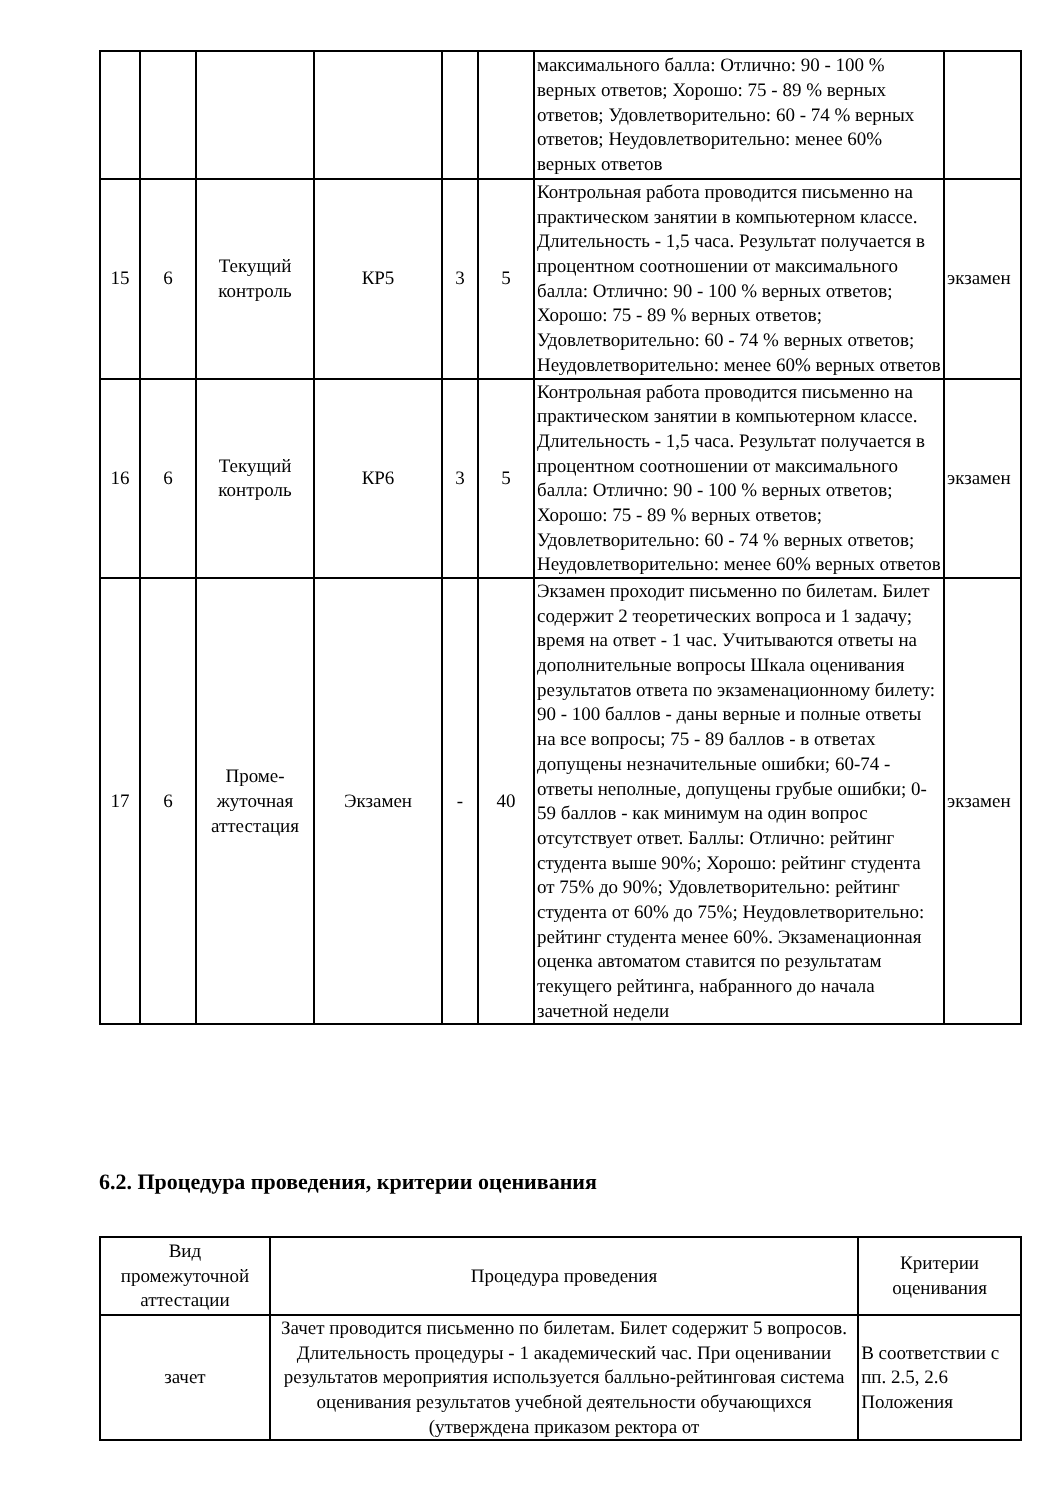| | | | | | | максимального балла: Отлично: 90 - 100 % верных ответов; Хорошо: 75 - 89 % верных ответов; Удовлетворительно: 60 - 74 % верных ответов; Неудовлетворительно: менее 60% верных ответов | |
| 15 | 6 | Текущий контроль | КР5 | 3 | 5 | Контрольная работа проводится письменно на практическом занятии в компьютерном классе. Длительность - 1,5 часа. Результат получается в процентном соотношении от максимального балла: Отлично: 90 - 100 % верных ответов; Хорошо: 75 - 89 % верных ответов; Удовлетворительно: 60 - 74 % верных ответов; Неудовлетворительно: менее 60% верных ответов | экзамен |
| 16 | 6 | Текущий контроль | КР6 | 3 | 5 | Контрольная работа проводится письменно на практическом занятии в компьютерном классе. Длительность - 1,5 часа. Результат получается в процентном соотношении от максимального балла: Отлично: 90 - 100 % верных ответов; Хорошо: 75 - 89 % верных ответов; Удовлетворительно: 60 - 74 % верных ответов; Неудовлетворительно: менее 60% верных ответов | экзамен |
| 17 | 6 | Проме- жуточная аттестация | Экзамен | - | 40 | Экзамен проходит письменно по билетам. Билет содержит 2 теоретических вопроса и 1 задачу; время на ответ - 1 час. Учитываются ответы на дополнительные вопросы Шкала оценивания результатов ответа по экзаменационному билету: 90 - 100 баллов - даны верные и полные ответы на все вопросы; 75 - 89 баллов - в ответах допущены незначительные ошибки; 60-74 - ответы неполные, допущены грубые ошибки; 0-59 баллов - как минимум на один вопрос отсутствует ответ. Баллы: Отлично: рейтинг студента выше 90%; Хорошо: рейтинг студента от 75% до 90%; Удовлетворительно: рейтинг студента от 60% до 75%; Неудовлетворительно: рейтинг студента менее 60%. Экзаменационная оценка автоматом ставится по результатам текущего рейтинга, набранного до начала зачетной недели | экзамен |
6.2. Процедура проведения, критерии оценивания
| Вид промежуточной аттестации | Процедура проведения | Критерии оценивания |
| --- | --- | --- |
| зачет | Зачет проводится письменно по билетам. Билет содержит 5 вопросов. Длительность процедуры - 1 академический час. При оценивании результатов мероприятия используется балльно-рейтинговая система оценивания результатов учебной деятельности обучающихся (утверждена приказом ректора от | В соответствии с пп. 2.5, 2.6 Положения |